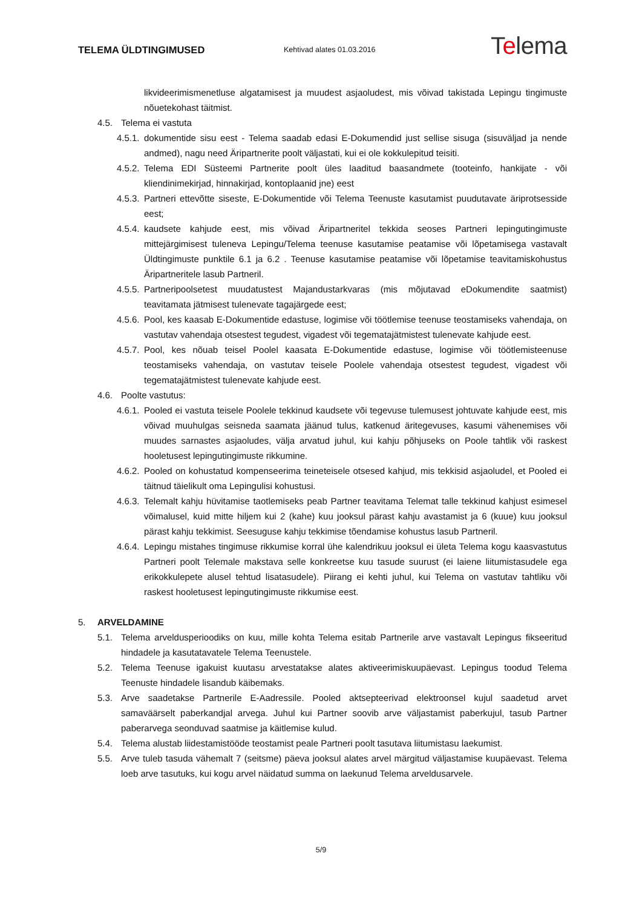TELEMA ÜLDTINGIMUSED
Kehtivad alates 01.03.2016
Telema
likvideerimismenetluse algatamisest ja muudest asjaoludest, mis võivad takistada Lepingu tingimuste nõuetekohast täitmist.
4.5. Telema ei vastuta
4.5.1. dokumentide sisu eest - Telema saadab edasi E-Dokumendid just sellise sisuga (sisuväljad ja nende andmed), nagu need Äripartnerite poolt väljastati, kui ei ole kokkulepitud teisiti.
4.5.2. Telema EDI Süsteemi Partnerite poolt üles laaditud baasandmete (tooteinfo, hankijate - või kliendinimekirjad, hinnakirjad, kontoplaanid jne) eest
4.5.3. Partneri ettevõtte siseste, E-Dokumentide või Telema Teenuste kasutamist puudutavate äriprotsesside eest;
4.5.4. kaudsete kahjude eest, mis võivad Äripartneritel tekkida seoses Partneri lepingutingimuste mittejärgimisest tuleneva Lepingu/Telema teenuse kasutamise peatamise või lõpetamisega vastavalt Üldtingimuste punktile 6.1 ja 6.2 . Teenuse kasutamise peatamise või lõpetamise teavitamiskohustus Äripartneritele lasub Partneril.
4.5.5. Partneripoolsetest muudatustest Majandustarkvaras (mis mõjutavad eDokumendite saatmist) teavitamata jätmisest tulenevate tagajärgede eest;
4.5.6. Pool, kes kaasab E-Dokumentide edastuse, logimise või töötlemise teenuse teostamiseks vahendaja, on vastutav vahendaja otsestest tegudest, vigadest või tegematajätmistest tulenevate kahjude eest.
4.5.7. Pool, kes nõuab teisel Poolel kaasata E-Dokumentide edastuse, logimise või töötlemisteenuse teostamiseks vahendaja, on vastutav teisele Poolele vahendaja otsestest tegudest, vigadest või tegematajätmistest tulenevate kahjude eest.
4.6. Poolte vastutus:
4.6.1. Pooled ei vastuta teisele Poolele tekkinud kaudsete või tegevuse tulemusest johtuvate kahjude eest, mis võivad muuhulgas seisneda saamata jäänud tulus, katkenud äritegevuses, kasumi vähenemises või muudes sarnastes asjaoludes, välja arvatud juhul, kui kahju põhjuseks on Poole tahtlik või raskest hooletusest lepingutingimuste rikkumine.
4.6.2. Pooled on kohustatud kompenseerima teineteisele otsesed kahjud, mis tekkisid asjaoludel, et Pooled ei täitnud täielikult oma Lepingulisi kohustusi.
4.6.3. Telemalt kahju hüvitamise taotlemiseks peab Partner teavitama Telemat talle tekkinud kahjust esimesel võimalusel, kuid mitte hiljem kui 2 (kahe) kuu jooksul pärast kahju avastamist ja 6 (kuue) kuu jooksul pärast kahju tekkimist. Seesuguse kahju tekkimise tõendamise kohustus lasub Partneril.
4.6.4. Lepingu mistahes tingimuse rikkumise korral ühe kalendrikuu jooksul ei ületa Telema kogu kaasvastutus Partneri poolt Telemale makstava selle konkreetse kuu tasude suurust (ei laiene liitumistasudele ega erikokkulepete alusel tehtud lisatasudele). Piirang ei kehti juhul, kui Telema on vastutav tahtliku või raskest hooletusest lepingutingimuste rikkumise eest.
5. ARVELDAMINE
5.1. Telema arveldusperioodiks on kuu, mille kohta Telema esitab Partnerile arve vastavalt Lepingus fikseeritud hindadele ja kasutatavatele Telema Teenustele.
5.2. Telema Teenuse igakuist kuutasu arvestatakse alates aktiveerimiskuupäevast. Lepingus toodud Telema Teenuste hindadele lisandub käibemaks.
5.3. Arve saadetakse Partnerile E-Aadressile. Pooled aktsepteerivad elektroonsel kujul saadetud arvet samaväärselt paberkandjal arvega. Juhul kui Partner soovib arve väljastamist paberkujul, tasub Partner paberarvega seonduvad saatmise ja käitlemise kulud.
5.4. Telema alustab liidestamistööde teostamist peale Partneri poolt tasutava liitumistasu laekumist.
5.5. Arve tuleb tasuda vähemalt 7 (seitsme) päeva jooksul alates arvel märgitud väljastamise kuupäevast. Telema loeb arve tasutuks, kui kogu arvel näidatud summa on laekunud Telema arveldusarvele.
5/9